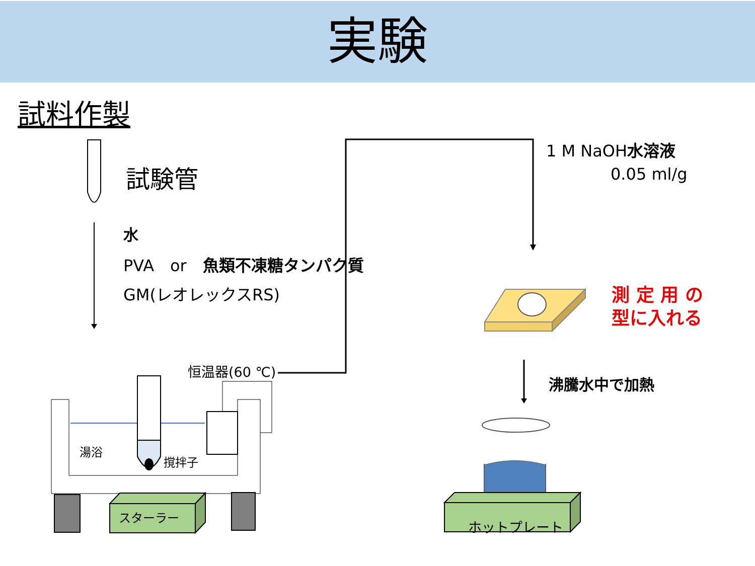実験
試料作製
試験管
水
PVA　or　魚類不凍糖タンパク質
GM(レオレックスRS)
1 M NaOH水溶液
　　　　0.05 ml/g
測 定 用 の
型に入れる
沸騰水中で加熱
恒温器(60 ℃)
湯浴
撹拌子
スターラー
ホットプレート